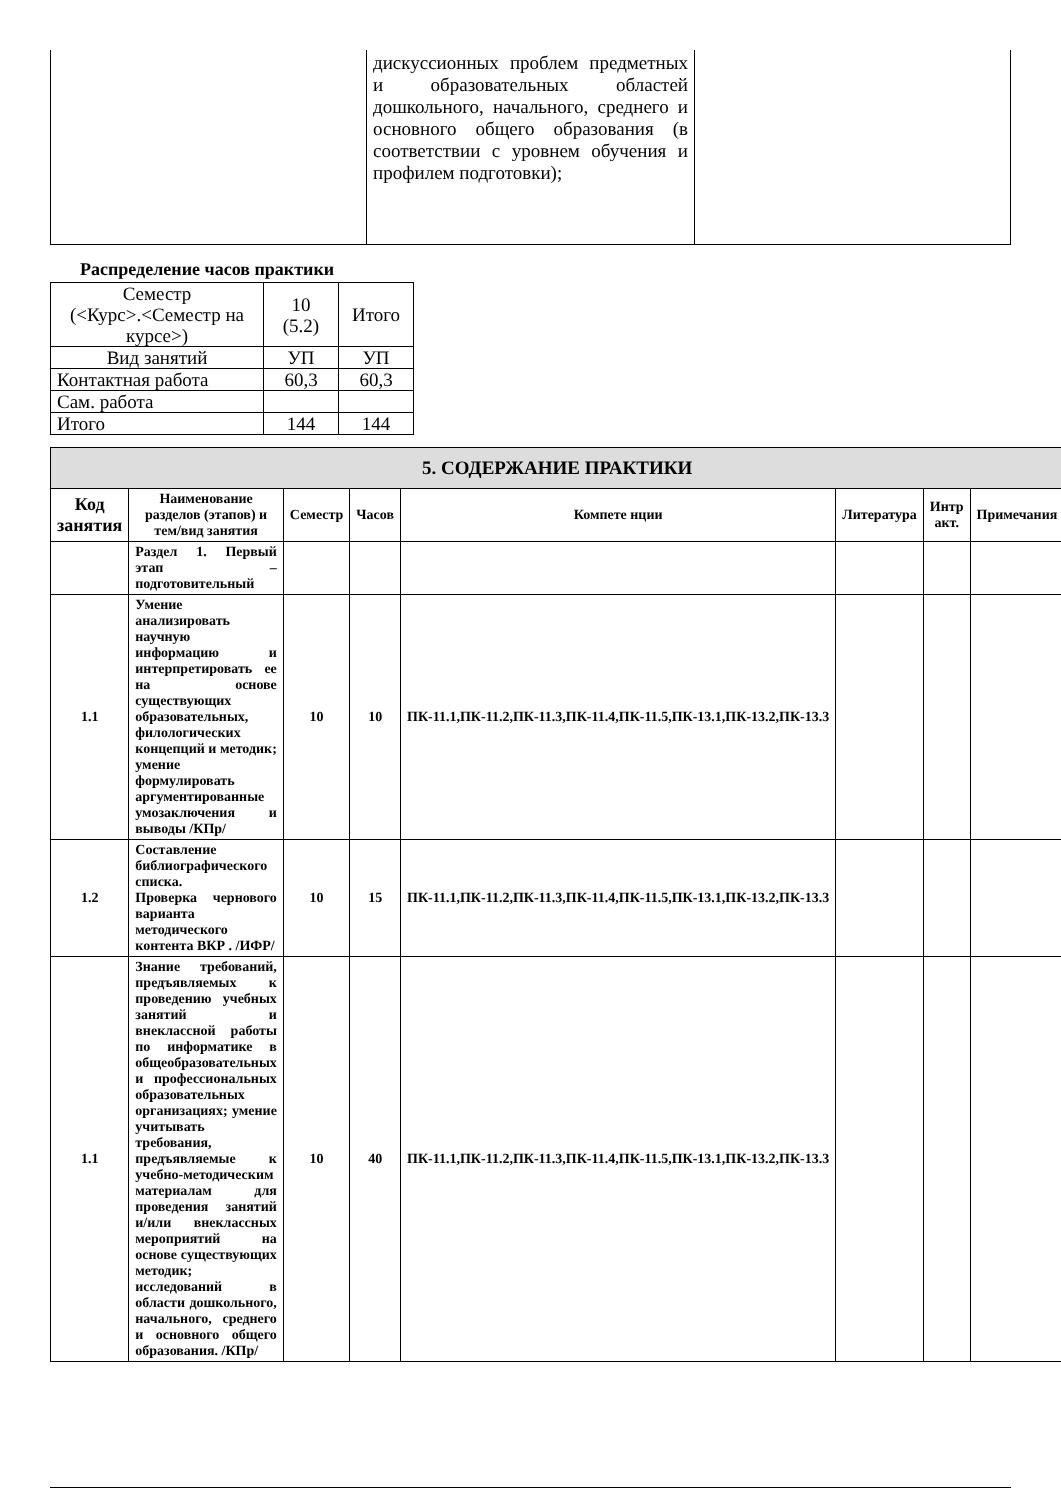| | дискуссионных проблем предметных и образовательных областей дошкольного, начального, среднего и основного общего образования (в соответствии с уровнем обучения и профилем подготовки); | |
Распределение часов практики
| Семестр (<Курс>.<Семестр на курсе>) | 10 (5.2) | Итого |
| Вид занятий | УП | УП |
| Контактная работа | 60,3 | 60,3 |
| Сам. работа | | |
| Итого | 144 | 144 |
| 5. СОДЕРЖАНИЕ ПРАКТИКИ | | | | | | | |
| Код занятия | Наименование разделов (этапов) и тем/вид занятия | Семестр | Часов | Компете нции | Литература | Интр акт. | Примечания |
| | Раздел 1. Первый этап – подготовительный | | | | | | |
| 1.1 | Умение анализировать научную информацию и интерпретировать ее на основе существующих образовательных, филологических концепций и методик; умение формулировать аргументированные умозаключения и выводы /КПр/ | 10 | 10 | ПК-11.1,ПК-11.2,ПК-11.3,ПК-11.4,ПК-11.5,ПК-13.1,ПК-13.2,ПК-13.3 | | | |
| 1.2 | Составление библиографического списка. Проверка чернового варианта методического контента ВКР . /ИФР/ | 10 | 15 | ПК-11.1,ПК-11.2,ПК-11.3,ПК-11.4,ПК-11.5,ПК-13.1,ПК-13.2,ПК-13.3 | | | |
| 1.1 | Знание требований, предъявляемых к проведению учебных занятий и внеклассной работы по информатике в общеобразовательных и профессиональных образовательных организациях; умение учитывать требования, предъявляемые к учебно-методическим материалам для проведения занятий и/или внеклассных мероприятий на основе существующих методик; исследований в области дошкольного, начального, среднего и основного общего образования. /КПр/ | 10 | 40 | ПК-11.1,ПК-11.2,ПК-11.3,ПК-11.4,ПК-11.5,ПК-13.1,ПК-13.2,ПК-13.3 | | | |